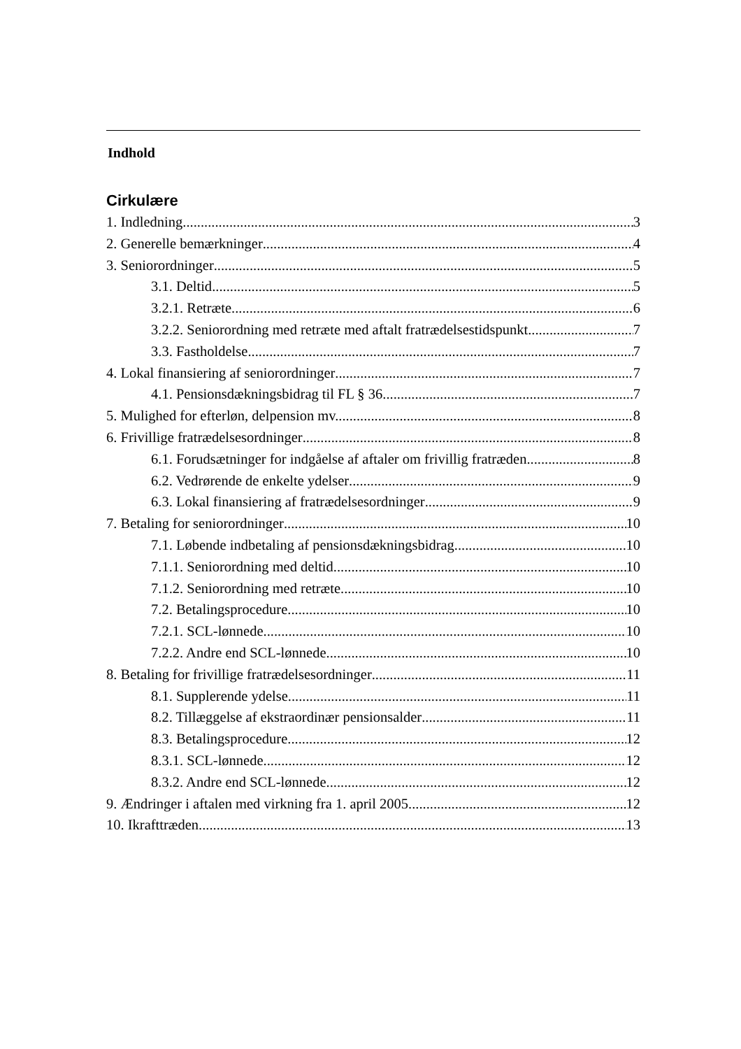Indhold
Cirkulære
1. Indledning 3
2. Generelle bemærkninger 4
3. Seniorordninger 5
3.1. Deltid 5
3.2.1. Retræte 6
3.2.2. Seniorordning med retræte med aftalt fratrædelsestidspunkt 7
3.3. Fastholdelse 7
4. Lokal finansiering af seniorordninger 7
4.1. Pensionsdækningsbidrag til FL § 36 7
5. Mulighed for efterløn, delpension mv. 8
6. Frivillige fratrædelsesordninger 8
6.1. Forudsætninger for indgåelse af aftaler om frivillig fratræden 8
6.2. Vedrørende de enkelte ydelser 9
6.3. Lokal finansiering af fratrædelsesordninger 9
7. Betaling for seniorordninger 10
7.1. Løbende indbetaling af pensionsdækningsbidrag 10
7.1.1. Seniorordning med deltid 10
7.1.2. Seniorordning med retræte 10
7.2. Betalingsprocedure 10
7.2.1. SCL-lønnede 10
7.2.2. Andre end SCL-lønnede 10
8. Betaling for frivillige fratrædelsesordninger 11
8.1. Supplerende ydelse 11
8.2. Tillæggelse af ekstraordinær pensionsalder 11
8.3. Betalingsprocedure 12
8.3.1. SCL-lønnede 12
8.3.2. Andre end SCL-lønnede 12
9. Ændringer i aftalen med virkning fra 1. april 2005 12
10. Ikrafttræden 13